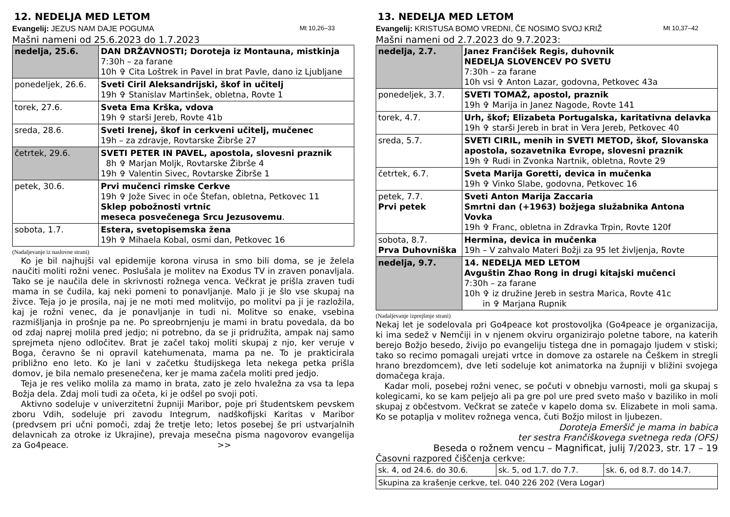12. NEDELJA MED LETOM
Evangelij: JEZUS NAM DAJE POGUMA Mt 10,26–33
Mašni nameni od 25.6.2023 do 1.7.2023
| nedelja, 25.6. | DAN DRŽAVNOSTI; Doroteja iz Montauna, mistkinja 7:30h – za farane 10h ✞ Cita Loštrek in Pavel in brat Pavle, dano iz Ljubljane |
| ponedeljek, 26.6. | Sveti Ciril Aleksandrijski, škof in učitelj 19h ✞ Stanislav Martinšek, obletna, Rovte 1 |
| torek, 27.6. | Sveta Ema Krška, vdova 19h ✞ starši Jereb, Rovte 41b |
| sreda, 28.6. | Sveti Irenej, škof in cerkveni učitelj, mučenec 19h – za zdravje, Rovtarske Žibrše 27 |
| četrtek, 29.6. | SVETI PETER IN PAVEL, apostola, slovesni praznik 8h ✞ Marjan Moljk, Rovtarske Žibrše 4 19h ✞ Valentin Sivec, Rovtarske Žibrše 1 |
| petek, 30.6. | Prvi mučenci rimske Cerkve 19h ✞ Jože Sivec in oče Štefan, obletna, Petkovec 11 Sklep pobožnosti vrtnic meseca posvečenega Srcu Jezusovemu . |
| sobota, 1.7. | Estera, svetopisemska žena 19h ✞ Mihaela Kobal, osmi dan, Petkovec 16 |
(Nadaljevanje iz naslovne strani)
Ko je bil najhujši val epidemije korona virusa in smo bili doma, se je želela naučiti moliti rožni venec. Poslušala je molitev na Exodus TV in zraven ponavljala. Tako se je naučila dele in skrivnosti rožnega venca. Večkrat je prišla zraven tudi mama in se čudila, kaj neki pomeni to ponavljanje. Malo ji je šlo vse skupaj na živce. Teja jo je prosila, naj je ne moti med molitvijo, po molitvi pa ji je razložila, kaj je rožni venec, da je ponavljanje in tudi ni. Molitve so enake, vsebina razmišljanja in prošnje pa ne. Po spreobrnjenju je mami in bratu povedala, da bo od zdaj naprej molila pred jedjo; ni potrebno, da se ji pridružita, ampak naj samo sprejmeta njeno odločitev. Brat je začel takoj moliti skupaj z njo, ker veruje v Boga, čeravno še ni opravil katehumenata, mama pa ne. To je prakticirala približno eno leto. Ko je lani v začetku študijskega leta nekega petka prišla domov, je bila nemalo presenečena, ker je mama začela moliti pred jedjo.
Teja je res veliko molila za mamo in brata, zato je zelo hvaležna za vsa ta lepa Božja dela. Zdaj moli tudi za očeta, ki je odšel po svoji poti.
Aktivno sodeluje v univerzitetni župniji Maribor, poje pri študentskem pevskem zboru Vdih, sodeluje pri zavodu Integrum, nadškofijski Karitas v Maribor (predvsem pri učni pomoči, zdaj že tretje leto; letos posebej še pri ustvarjalnih delavnicah za otroke iz Ukrajine), prevaja mesečna pisma nagovorov evangelija za Go4peace. >>
13. NEDELJA MED LETOM
Evangelij: KRISTUSA BOMO VREDNI, ČE NOSIMO SVOJ KRIŽ Mt 10,37–42
Mašni nameni od 2.7.2023 do 9.7.2023:
| nedelja, 2.7. | Janez Frančišek Regis, duhovnik NEDELJA SLOVENCEV PO SVETU 7:30h – za farane 10h vsi ✞ Anton Lazar, godovna, Petkovec 43a |
| ponedeljek, 3.7. | SVETI TOMAŽ, apostol, praznik 19h ✞ Marija in Janez Nagode, Rovte 141 |
| torek, 4.7. | Urh, škof; Elizabeta Portugalska, karitativna delavka 19h ✞ starši Jereb in brat in Vera Jereb, Petkovec 40 |
| sreda, 5.7. | SVETI CIRIL, menih in SVETI METOD, škof, Slovanska apostola, sozavetnika Evrope, slovesni praznik 19h ✞ Rudi in Zvonka Nartnik, obletna, Rovte 29 |
| četrtek, 6.7. | Sveta Marija Goretti, devica in mučenka 19h ✞ Vinko Slabe, godovna, Petkovec 16 |
| petek, 7.7. Prvi petek | Sveti Anton Marija Zaccaria Smrtni dan (+1963) božjega služabnika Antona Vovka 19h ✞ Franc, obletna in Zdravka Trpin, Rovte 120f |
| sobota, 8.7. Prva Duhovniška | Hermina, devica in mučenka 19h – V zahvalo Materi Božji za 95 let življenja, Rovte |
| nedelja, 9.7. | 14. NEDELJA MED LETOM Avguštin Zhao Rong in drugi kitajski mučenci 7:30h – za farane 10h ✞ iz družine Jereb in sestra Marica, Rovte 41c in ✞ Marjana Rupnik |
(Nadaljevanje izprejšmje strani)
Nekaj let je sodelovala pri Go4peace kot prostovoljka (Go4peace je organizacija, ki ima sedež v Nemčiji in v njenem okviru organizirajo poletne tabore, na katerih berejo Božjo besedo, živijo po evangeliju tistega dne in pomagajo ljudem v stiski; tako so recimo pomagali urejati vrtce in domove za ostarele na Češkem in stregli hrano brezdomcem), dve leti sodeluje kot animatorka na župniji v bližini svojega domačega kraja.
Kadar moli, posebej rožni venec, se počuti v obnebju varnosti, moli ga skupaj s kolegicami, ko se kam peljejo ali pa gre pol ure pred sveto mašo v baziliko in moli skupaj z občestvom. Večkrat se zateče v kapelo doma sv. Elizabete in moli sama. Ko se potaplja v molitev rožnega venca, čuti Božjo milost in ljubezen.
Doroteja Emeršič je mama in babica
ter sestra Frančiškovega svetnega reda (OFS)
Beseda o rožnem vencu – Magnificat, julij 7/2023, str. 17 – 19
Časovni razpored čiščenja cerkve:
| sk. 4, od 24.6. do 30.6. | sk. 5, od 1.7. do 7.7. | sk. 6, od 8.7. do 14.7. |
| Skupina za krašenje cerkve, tel. 040 226 202 (Vera Logar) | | |